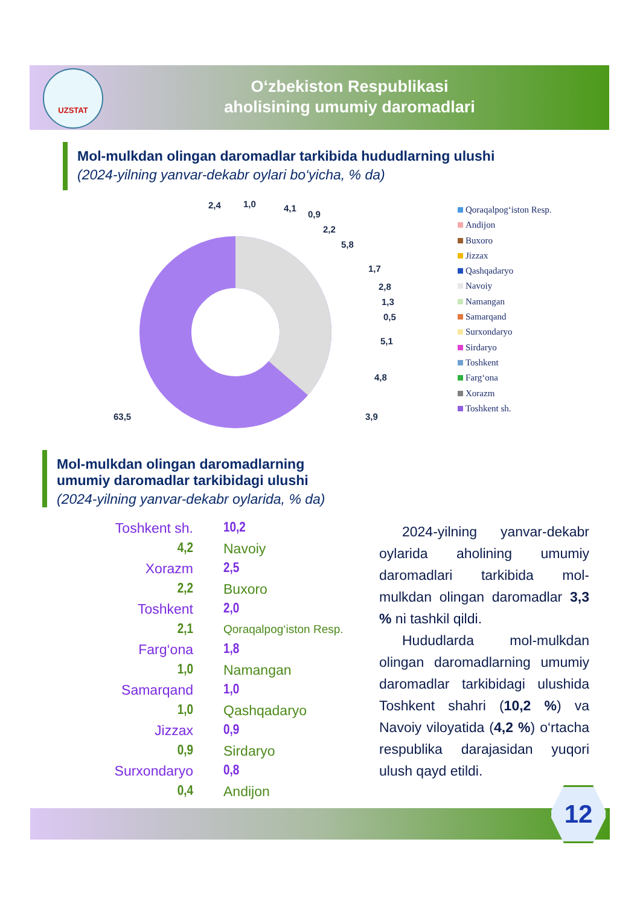UZSTAT
O‘zbekiston Respublikasi
aholisining umumiy daromadlari
Mol-mulkdan olingan daromadlar tarkibida hududlarning ulushi
(2024-yilning yanvar-dekabr oylari bo‘yicha, % da)
2,4
1,0
4,1
0,9
2,2
5,8
1,7
2,8
1,3
0,5
5,1
4,8
3,9
63,5
Qoraqalpog‘iston Resp.
Andijon
Buxoro
Jizzax
Qashqadaryo
Navoiy
Namangan
Samarqand
Surxondaryo
Sirdaryo
Toshkent
Farg‘ona
Xorazm
Toshkent sh.
Mol-mulkdan olingan daromadlarning
umumiy daromadlar tarkibidagi ulushi
(2024-yilning yanvar-dekabr oylarida, % da)
Toshkent sh. 10,2
4,2 Navoiy
Xorazm 2,5
2,2 Buxoro
Toshkent 2,0
2,1
Qoraqalpog‘iston Resp.
Farg‘ona 1,8
1,0 Namangan
Samarqand 1,0
1,0 Qashqadaryo
Jizzax 0,9
0,9 Sirdaryo
Surxondaryo 0,8
0,4 Andijon
2024-yilning yanvar-dekabr oylarida aholining umumiy daromadlari tarkibida mol-mulkdan olingan daromadlar 3,3 % ni tashkil qildi.
Hududlarda mol-mulkdan olingan daromadlarning umumiy daromadlar tarkibidagi ulushida Toshkent shahri (10,2 %) va Navoiy viloyatida (4,2 %) o‘rtacha respublika darajasidan yuqori ulush qayd etildi.
12